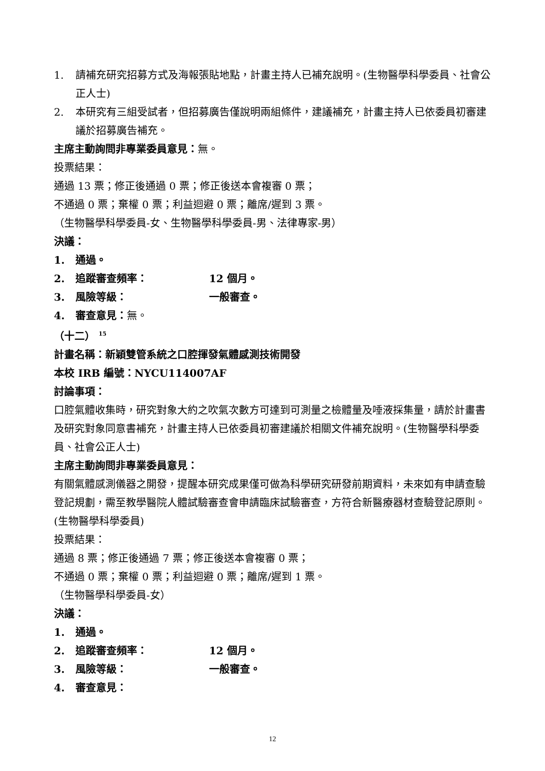1. 請補充研究招募方式及海報張貼地點，計畫主持人已補充說明。(生物醫學科學委員、社會公正人士)
2. 本研究有三組受試者，但招募廣告僅說明兩組條件，建議補充，計畫主持人已依委員初審建議於招募廣告補充。
主席主動詢問非專業委員意見：無。
投票結果：
通過 13 票；修正後通過 0 票；修正後送本會複審 0 票；
不通過 0 票；棄權 0 票；利益迴避 0 票；離席/遲到 3 票。
（生物醫學科學委員-女、生物醫學科學委員-男、法律專家-男）
決議：
1. 通過。
2. 追蹤審查頻率： 12 個月。
3. 風險等級： 一般審查。
4. 審查意見：無。
（十二） <sup>15</sup>
計畫名稱：新穎雙管系統之口腔揮發氣體感測技術開發
本校 IRB 編號：NYCU114007AF
討論事項：
口腔氣體收集時，研究對象大約之吹氣次數方可達到可測量之檢體量及唾液採集量，請於計畫書及研究對象同意書補充，計畫主持人已依委員初審建議於相關文件補充說明。(生物醫學科學委員、社會公正人士)
主席主動詢問非專業委員意見：
有關氣體感測儀器之開發，提醒本研究成果僅可做為科學研究研發前期資料，未來如有申請查驗登記規劃，需至教學醫院人體試驗審查會申請臨床試驗審查，方符合新醫療器材查驗登記原則。(生物醫學科學委員)
投票結果：
通過 8 票；修正後通過 7 票；修正後送本會複審 0 票；
不通過 0 票；棄權 0 票；利益迴避 0 票；離席/遲到 1 票。
（生物醫學科學委員-女）
決議：
1. 通過。
2. 追蹤審查頻率： 12 個月。
3. 風險等級： 一般審查。
4. 審查意見：
12